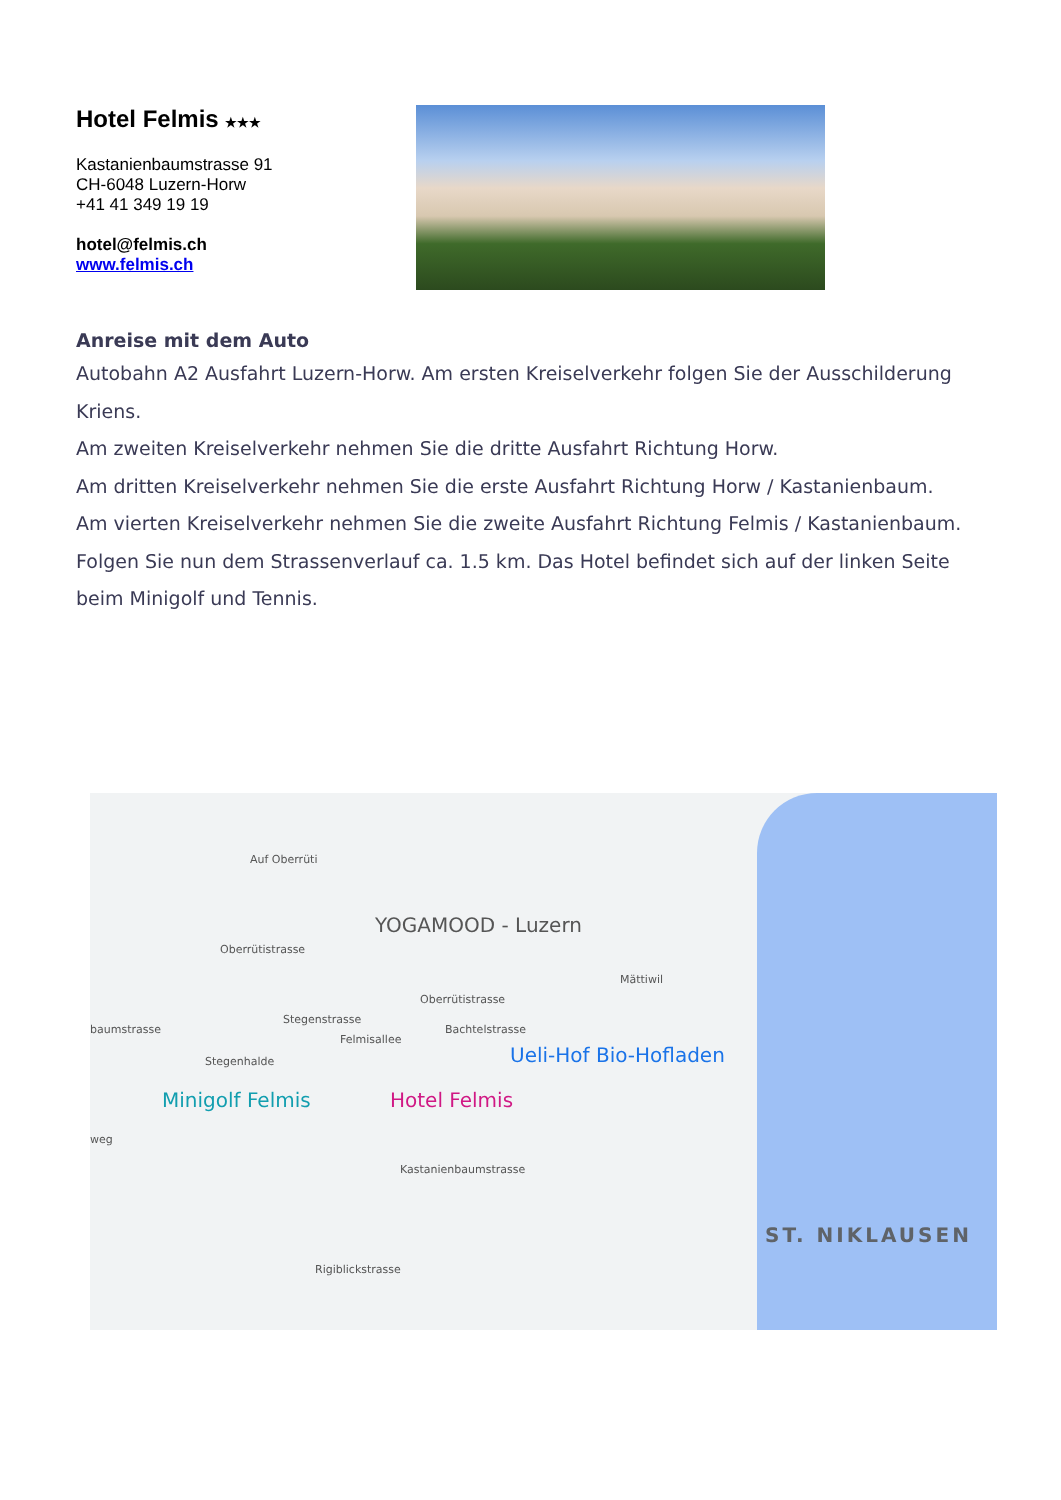Hotel Felmis ★★★
Kastanienbaumstrasse 91
CH-6048 Luzern-Horw
+41 41 349 19 19
hotel@felmis.ch
www.felmis.ch
Anreise mit dem Auto
Autobahn A2 Ausfahrt Luzern-Horw. Am ersten Kreiselverkehr folgen Sie der Ausschilderung Kriens.
Am zweiten Kreiselverkehr nehmen Sie die dritte Ausfahrt Richtung Horw.
Am dritten Kreiselverkehr nehmen Sie die erste Ausfahrt Richtung Horw / Kastanienbaum.
Am vierten Kreiselverkehr nehmen Sie die zweite Ausfahrt Richtung Felmis / Kastanienbaum.
Folgen Sie nun dem Strassenverlauf ca. 1.5 km. Das Hotel befindet sich auf der linken Seite beim Minigolf und Tennis.
Auf Oberrüti
Oberrütistrasse
YOGAMOOD - Luzern
Mättiwil
Stegenstrasse
Felmisallee
Oberrütistrasse
Bachtelstrasse
baumstrasse
Stegenhalde Ueli-Hof Bio-Hofladen
Minigolf Felmis Hotel Felmis
weg
Kastanienbaumstrasse
Rigiblickstrasse
ST. NIKLAUSEN